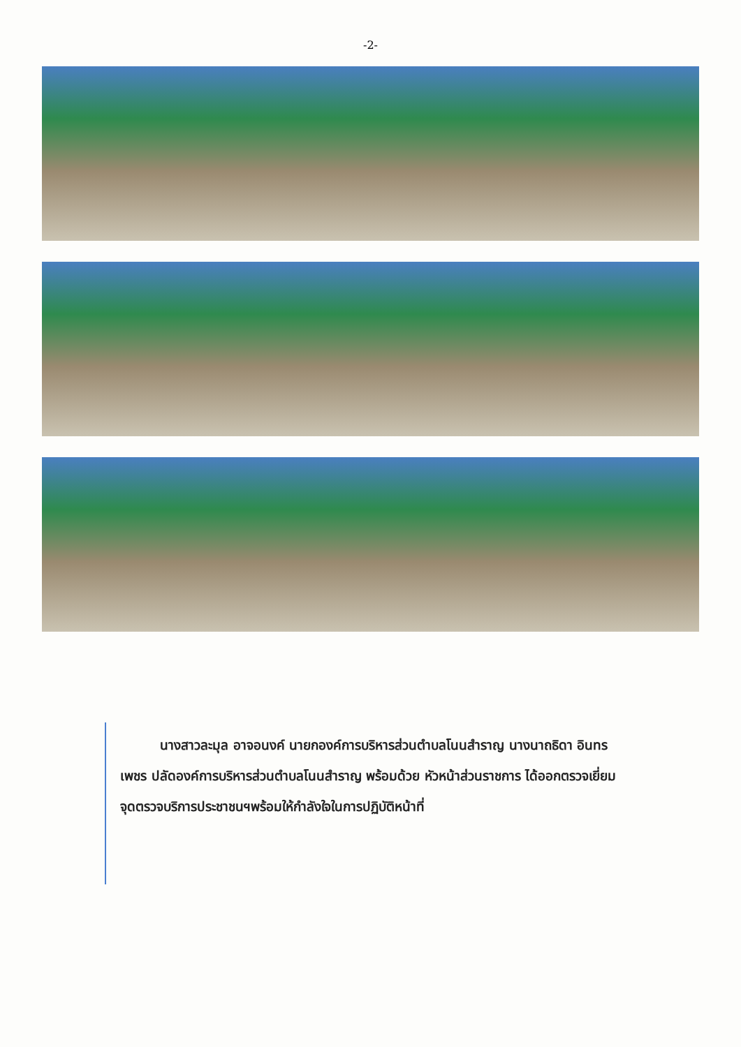-2-
   นางสาวละมุล อาจอนงค์ นายกองค์การบริหารส่วนตำบลโนนสำราญ นางนาถธิดา อินทรเพชร ปลัดองค์การบริหารส่วนตำบลโนนสำราญ พร้อมด้วย หัวหน้าส่วนราชการ ได้ออกตรวจเยี่ยมจุดตรวจบริการประชาชนฯพร้อมให้กำลังใจในการปฏิบัติหน้าที่